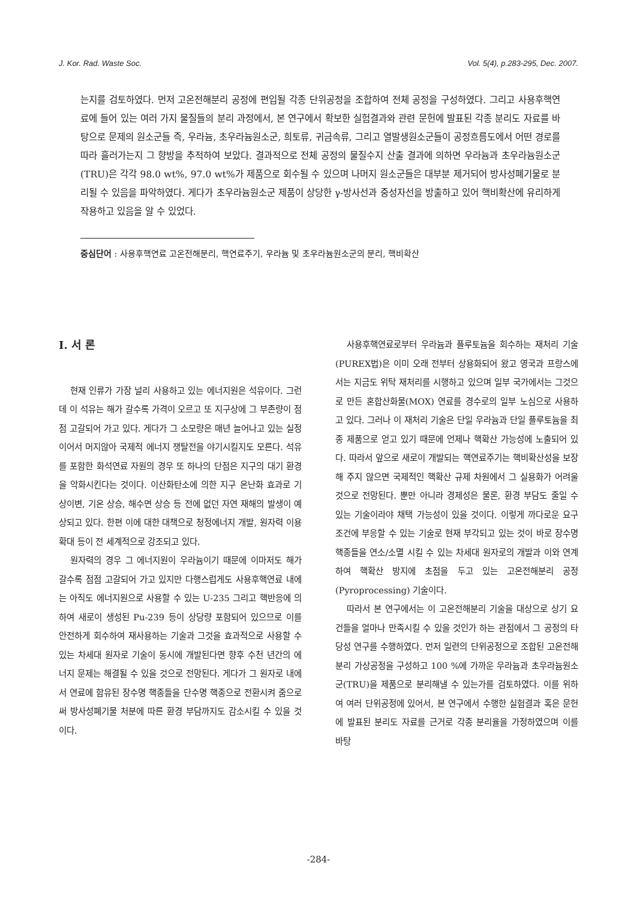J. Kor. Rad. Waste Soc. Vol. 5(4), p.283-295, Dec. 2007.
는지를 검토하였다. 먼저 고온전해분리 공정에 편입될 각종 단위공정을 조합하여 전체 공정을 구성하였다. 그리고 사용후핵연료에 들어 있는 여러 가지 물질들의 분리 과정에서, 본 연구에서 확보한 실험결과와 관련 문헌에 발표된 각종 분리도 자료를 바탕으로 문제의 원소군들 즉, 우라늄, 초우라늄원소군, 희토류, 귀금속류, 그리고 열발생원소군들이 공정흐름도에서 어떤 경로를 따라 흘러가는지 그 향방을 추적하여 보았다. 결과적으로 전체 공정의 물질수지 산출 결과에 의하면 우라늄과 초우라늄원소군(TRU)은 각각 98.0 wt%, 97.0 wt%가 제품으로 회수될 수 있으며 나머지 원소군들은 대부분 제거되어 방사성폐기물로 분리될 수 있음을 파악하였다. 게다가 초우라늄원소군 제품이 상당한 γ-방사선과 중성자선을 방출하고 있어 핵비확산에 유리하게 작용하고 있음을 알 수 있었다.
중심단어 : 사용후핵연료 고온전해분리, 핵연료주기, 우라늄 및 초우라늄원소군의 분리, 핵비확산
I. 서 론
현재 인류가 가장 널리 사용하고 있는 에너지원은 석유이다. 그런데 이 석유는 해가 갈수록 가격이 오르고 또 지구상에 그 부존량이 점점 고갈되어 가고 있다. 게다가 그 소모량은 매년 늘어나고 있는 실정이어서 머지않아 국제적 에너지 쟁탈전을 야기시킬지도 모른다. 석유를 포함한 화석연료 자원의 경우 또 하나의 단점은 지구의 대기 환경을 악화시킨다는 것이다. 이산화탄소에 의한 지구 온난화 효과로 기상이변, 기온 상승, 해수면 상승 등 전에 없던 자연 재해의 발생이 예상되고 있다. 한편 이에 대한 대책으로 청정에너지 개발, 원자력 이용 확대 등이 전 세계적으로 강조되고 있다.
원자력의 경우 그 에너지원이 우라늄이기 때문에 이마저도 해가 갈수록 점점 고갈되어 가고 있지만 다행스럽게도 사용후핵연료 내에는 아직도 에너지원으로 사용할 수 있는 U-235 그리고 핵반응에 의하여 새로이 생성된 Pu-239 등이 상당량 포함되어 있으므로 이를 안전하게 회수하여 재사용하는 기술과 그것을 효과적으로 사용할 수 있는 차세대 원자로 기술이 동시에 개발된다면 향후 수천 년간의 에너지 문제는 해결될 수 있을 것으로 전망된다. 게다가 그 원자로 내에서 연료에 함유된 장수명 핵종들을 단수명 핵종으로 전환시켜 줌으로써 방사성폐기물 처분에 따른 환경 부담까지도 감소시킬 수 있을 것이다.
사용후핵연료로부터 우라늄과 플루토늄을 회수하는 재처리 기술(PUREX법)은 이미 오래 전부터 상용화되어 왔고 영국과 프랑스에서는 지금도 위탁 재처리를 시행하고 있으며 일부 국가에서는 그것으로 만든 혼합산화물(MOX) 연료를 경수로의 일부 노심으로 사용하고 있다. 그러나 이 재처리 기술은 단일 우라늄과 단일 플루토늄을 최종 제품으로 얻고 있기 때문에 언제나 핵확산 가능성에 노출되어 있다. 따라서 앞으로 새로이 개발되는 핵연료주기는 핵비확산성을 보장해 주지 않으면 국제적인 핵확산 규제 차원에서 그 실용화가 어려울 것으로 전망된다. 뿐만 아니라 경제성은 물론, 환경 부담도 줄일 수 있는 기술이라야 채택 가능성이 있을 것이다. 이렇게 까다로운 요구 조건에 부응할 수 있는 기술로 현재 부각되고 있는 것이 바로 장수명 핵종들을 연소/소멸 시킬 수 있는 차세대 원자로의 개발과 이와 연계하여 핵확산 방지에 초점을 두고 있는 고온전해분리 공정(Pyroprocessing) 기술이다.
따라서 본 연구에서는 이 고온전해분리 기술을 대상으로 상기 요건들을 얼마나 만족시킬 수 있을 것인가 하는 관점에서 그 공정의 타당성 연구를 수행하였다. 먼저 일련의 단위공정으로 조합된 고온전해분리 가상공정을 구성하고 100 %에 가까운 우라늄과 초우라늄원소군(TRU)을 제품으로 분리해낼 수 있는가를 검토하였다. 이를 위하여 여러 단위공정에 있어서, 본 연구에서 수행한 실험결과 혹은 문헌에 발표된 분리도 자료를 근거로 각종 분리율을 가정하였으며 이를 바탕
-284-